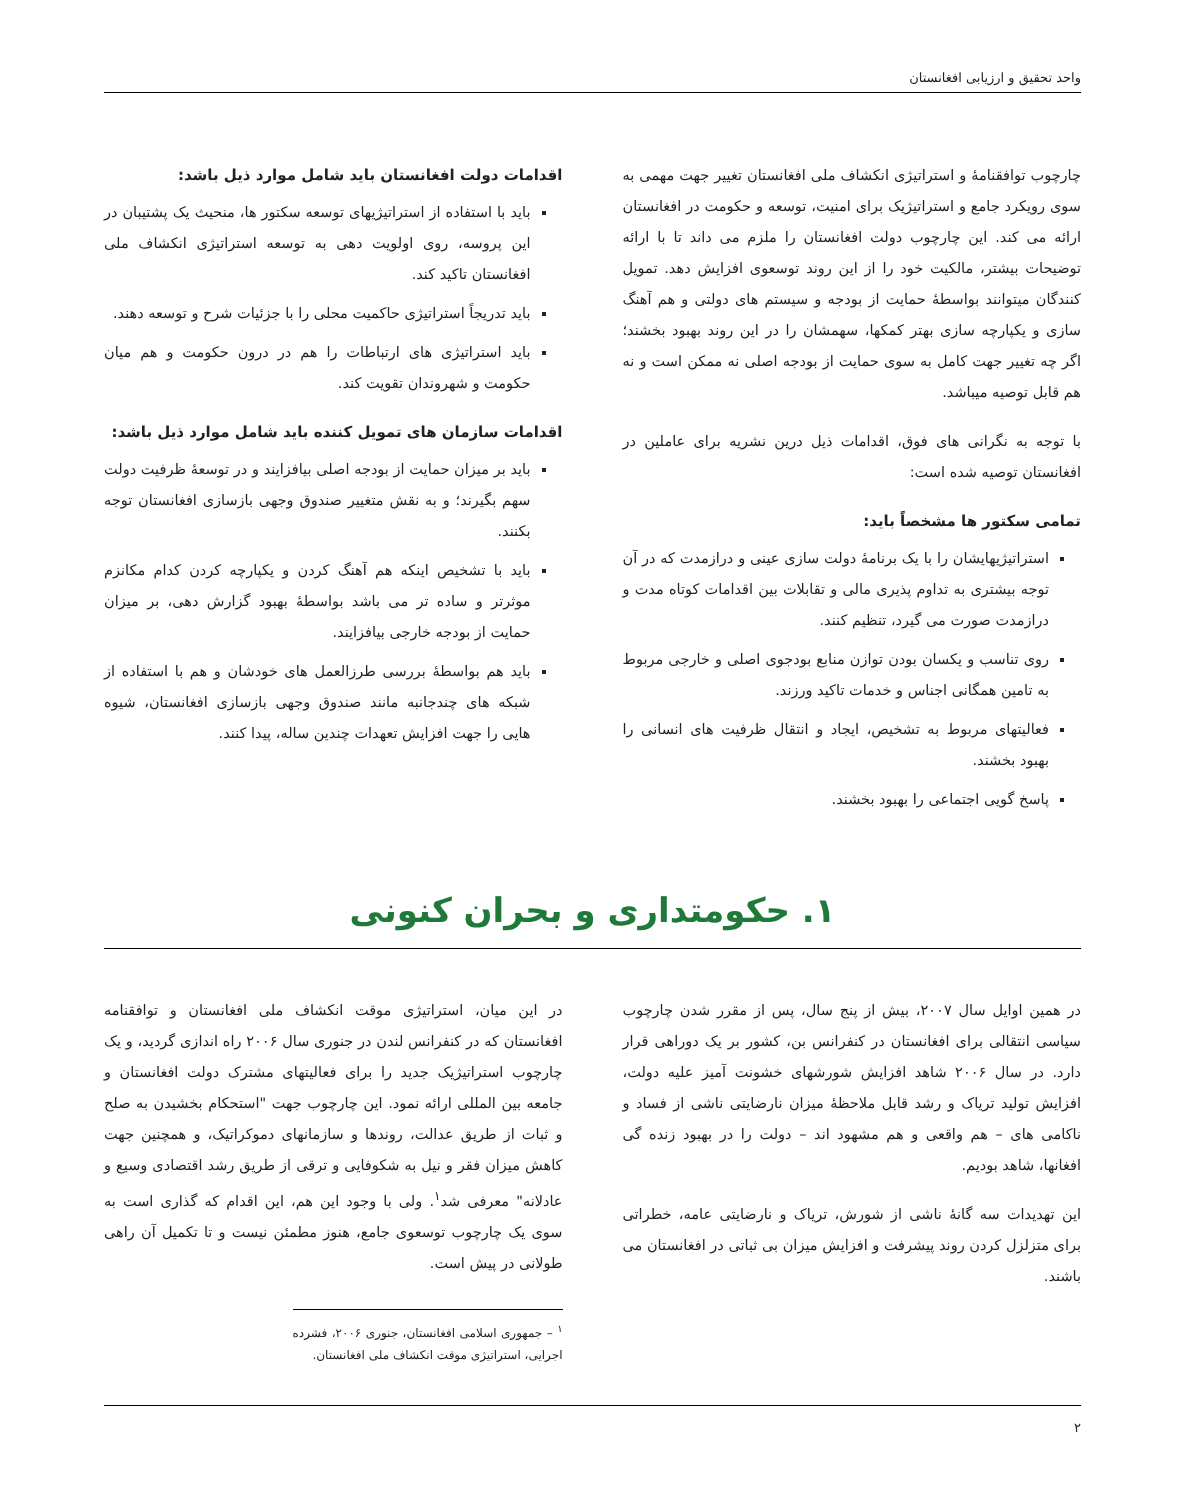واحد تحقیق و ارزیابی افغانستان
چارچوب توافقنامهٔ و استراتیژی انکشاف ملی افغانستان تغییر جهت مهمی به سوی رویکرد جامع و استراتیژیک برای امنیت، توسعه و حکومت در افغانستان ارائه می کند. این چارچوب دولت افغانستان را ملزم می داند تا با ارائه توضیحات بیشتر، مالکیت خود را از این روند توسعوی افزایش دهد. تمویل کنندگان میتوانند بواسطهٔ حمایت از بودجه و سیستم های دولتی و هم آهنگ سازی و یکپارچه سازی بهتر کمکها، سهمشان را در این روند بهبود بخشند؛ اگر چه تغییر جهت کامل به سوی حمایت از بودجه اصلی نه ممکن است و نه هم قابل توصیه میباشد.
با توجه به نگرانی های فوق، اقدامات ذیل درین نشریه برای عاملین در افغانستان توصیه شده است:
تمامی سکتور ها مشخصاً باید:
استراتیژیهایشان را با یک برنامهٔ دولت سازی عینی و درازمدت که در آن توجه بیشتری به تداوم پذیری مالی و تقابلات بین اقدامات کوتاه مدت و درازمدت صورت می گیرد، تنظیم کنند.
روی تناسب و یکسان بودن توازن منابع بودجوی اصلی و خارجی مربوط به تامین همگانی اجناس و خدمات تاکید ورزند.
فعالیتهای مربوط به تشخیص، ایجاد و انتقال ظرفیت های انسانی را بهبود بخشند.
پاسخ گویی اجتماعی را بهبود بخشند.
اقدامات دولت افغانستان باید شامل موارد ذیل باشد:
باید با استفاده از استراتیژیهای توسعه سکتور ها، منحیث یک پشتیبان در این پروسه، روی اولویت دهی به توسعه استراتیژی انکشاف ملی افغانستان تاکید کند.
باید تدریجاً استراتیژی حاکمیت محلی را با جزئیات شرح و توسعه دهند.
باید استراتیژی های ارتباطات را هم در درون حکومت و هم میان حکومت و شهروندان تقویت کند.
اقدامات سازمان های تمویل کننده باید شامل موارد ذیل باشد:
باید بر میزان حمایت از بودجه اصلی بیافزایند و در توسعهٔ ظرفیت دولت سهم بگیرند؛ و به نقش متغییر صندوق وجهی بازسازی افغانستان توجه بکنند.
باید با تشخیص اینکه هم آهنگ کردن و یکپارچه کردن کدام مکانزم موثرتر و ساده تر می باشد بواسطهٔ بهبود گزارش دهی، بر میزان حمایت از بودجه خارجی بیافزایند.
باید هم بواسطهٔ بررسی طرزالعمل های خودشان و هم با استفاده از شبکه های چندجانبه مانند صندوق وجهی بازسازی افغانستان، شیوه هایی را جهت افزایش تعهدات چندین ساله، پیدا کنند.
۱. حکومتداری و بحران کنونی
در همین اوایل سال ۲۰۰۷، بیش از پنج سال، پس از مقرر شدن چارچوب سیاسی انتقالی برای افغانستان در کنفرانس بن، کشور بر یک دوراهی قرار دارد. در سال ۲۰۰۶ شاهد افزایش شورشهای خشونت آمیز علیه دولت، افزایش تولید تریاک و رشد قابل ملاحظهٔ میزان نارضایتی ناشی از فساد و ناکامی های – هم واقعی و هم مشهود اند – دولت را در بهبود زنده گی افغانها، شاهد بودیم.
این تهدیدات سه گانهٔ ناشی از شورش، تریاک و نارضایتی عامه، خطراتی برای متزلزل کردن روند پیشرفت و افزایش میزان بی ثباتی در افغانستان می باشند.
در این میان، استراتیژی موقت انکشاف ملی افغانستان و توافقنامه افغانستان که در کنفرانس لندن در جنوری سال ۲۰۰۶ راه اندازی گردید، و یک چارچوب استراتیژیک جدید را برای فعالیتهای مشترک دولت افغانستان و جامعه بین المللی ارائه نمود. این چارچوب جهت "استحکام بخشیدن به صلح و ثبات از طریق عدالت، روندها و سازمانهای دموکراتیک، و همچنین جهت کاهش میزان فقر و نیل به شکوفایی و ترقی از طریق رشد اقتصادی وسیع و عادلانه" معرفی شد<sup>۱</sup>. ولی با وجود این هم، این اقدام که گذاری است به سوی یک چارچوب توسعوی جامع، هنوز مطمئن نیست و تا تکمیل آن راهی طولانی در پیش است.
<sup>۱</sup> – جمهوری اسلامی افغانستان، جنوری ۲۰۰۶، فشرده اجرایی، استراتیژی موقت انکشاف ملی افغانستان.
۲